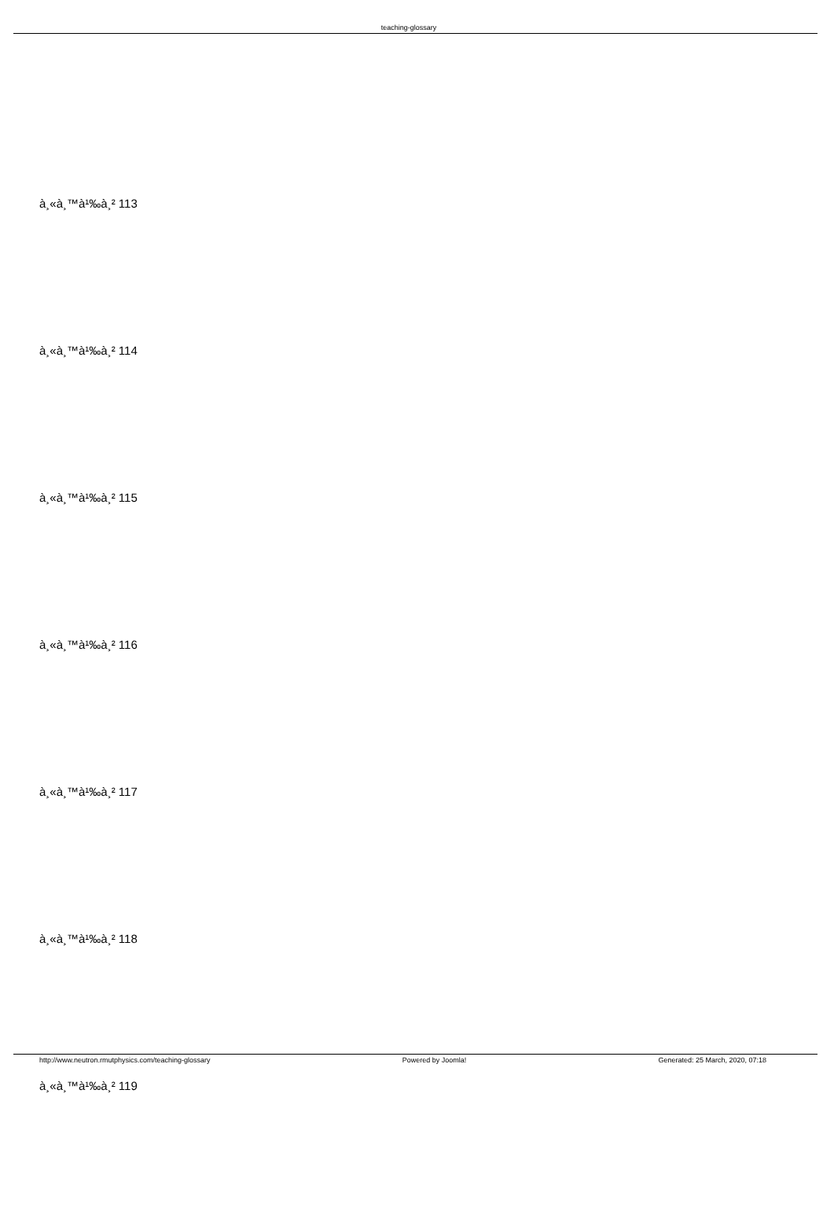teaching-glossary
à¸«à¸™à¹‰à¸² 113
à¸«à¸™à¹‰à¸² 114
à¸«à¸™à¹‰à¸² 115
à¸«à¸™à¹‰à¸² 116
à¸«à¸™à¹‰à¸² 117
à¸«à¸™à¹‰à¸² 118
à¸«à¸™à¹‰à¸² 119
http://www.neutron.rmutphysics.com/teaching-glossary Powered by Joomla! Generated: 25 March, 2020, 07:18